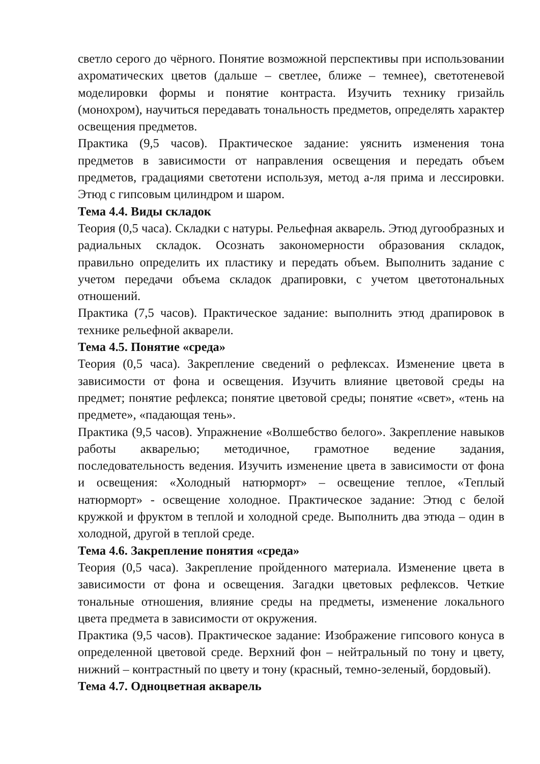светло серого до чёрного. Понятие возможной перспективы при использовании ахроматических цветов (дальше – светлее, ближе – темнее), светотеневой моделировки формы и понятие контраста. Изучить технику гризайль (монохром), научиться передавать тональность предметов, определять характер освещения предметов.
Практика (9,5 часов). Практическое задание: уяснить изменения тона предметов в зависимости от направления освещения и передать объем предметов, градациями светотени используя, метод а-ля прима и лессировки. Этюд с гипсовым цилиндром и шаром.
Тема 4.4. Виды складок
Теория (0,5 часа). Складки с натуры. Рельефная акварель. Этюд дугообразных и радиальных складок. Осознать закономерности образования складок, правильно определить их пластику и передать объем. Выполнить задание с учетом передачи объема складок драпировки, с учетом цветотональных отношений.
Практика (7,5 часов). Практическое задание: выполнить этюд драпировок в технике рельефной акварели.
Тема 4.5. Понятие «среда»
Теория (0,5 часа). Закрепление сведений о рефлексах. Изменение цвета в зависимости от фона и освещения. Изучить влияние цветовой среды на предмет; понятие рефлекса; понятие цветовой среды; понятие «свет», «тень на предмете», «падающая тень».
Практика (9,5 часов). Упражнение «Волшебство белого». Закрепление навыков работы акварелью; методичное, грамотное ведение задания, последовательность ведения. Изучить изменение цвета в зависимости от фона и освещения: «Холодный натюрморт» – освещение теплое, «Теплый натюрморт» - освещение холодное. Практическое задание: Этюд с белой кружкой и фруктом в теплой и холодной среде. Выполнить два этюда – один в холодной, другой в теплой среде.
Тема 4.6. Закрепление понятия «среда»
Теория (0,5 часа). Закрепление пройденного материала. Изменение цвета в зависимости от фона и освещения. Загадки цветовых рефлексов. Четкие тональные отношения, влияние среды на предметы, изменение локального цвета предмета в зависимости от окружения.
Практика (9,5 часов). Практическое задание: Изображение гипсового конуса в определенной цветовой среде. Верхний фон – нейтральный по тону и цвету, нижний – контрастный по цвету и тону (красный, темно-зеленый, бордовый).
Тема 4.7. Одноцветная акварель